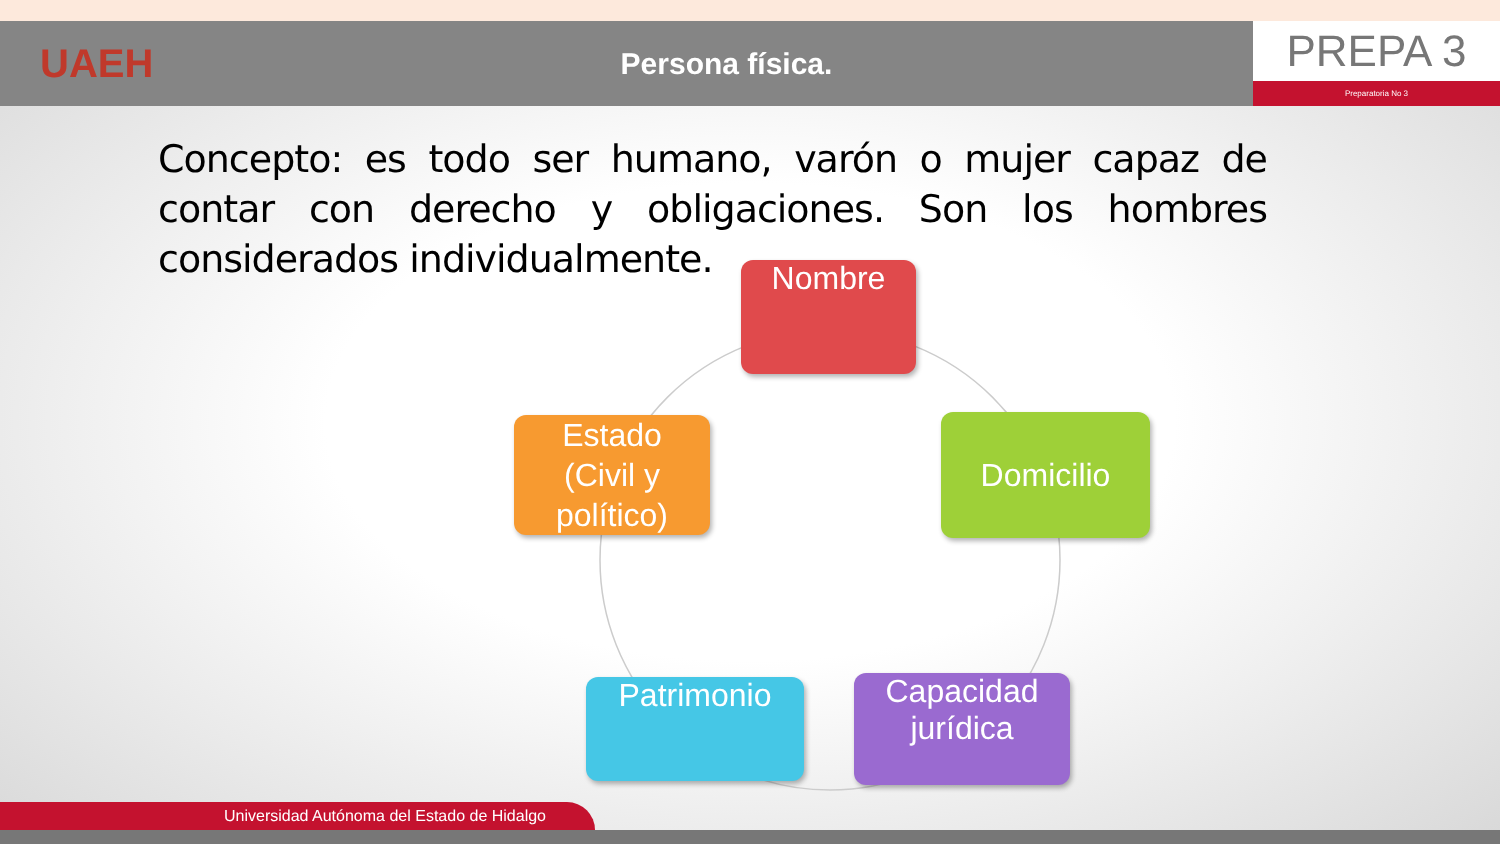UAEH
Persona física.
PREPA 3
Preparatoria No 3
Concepto: es todo ser humano, varón o mujer capaz de contar con derecho y obligaciones. Son los hombres considerados individualmente.
Nombre
Domicilio
Capacidad jurídica
Patrimonio
Estado
(Civil y político)
Universidad Autónoma del Estado de Hidalgo